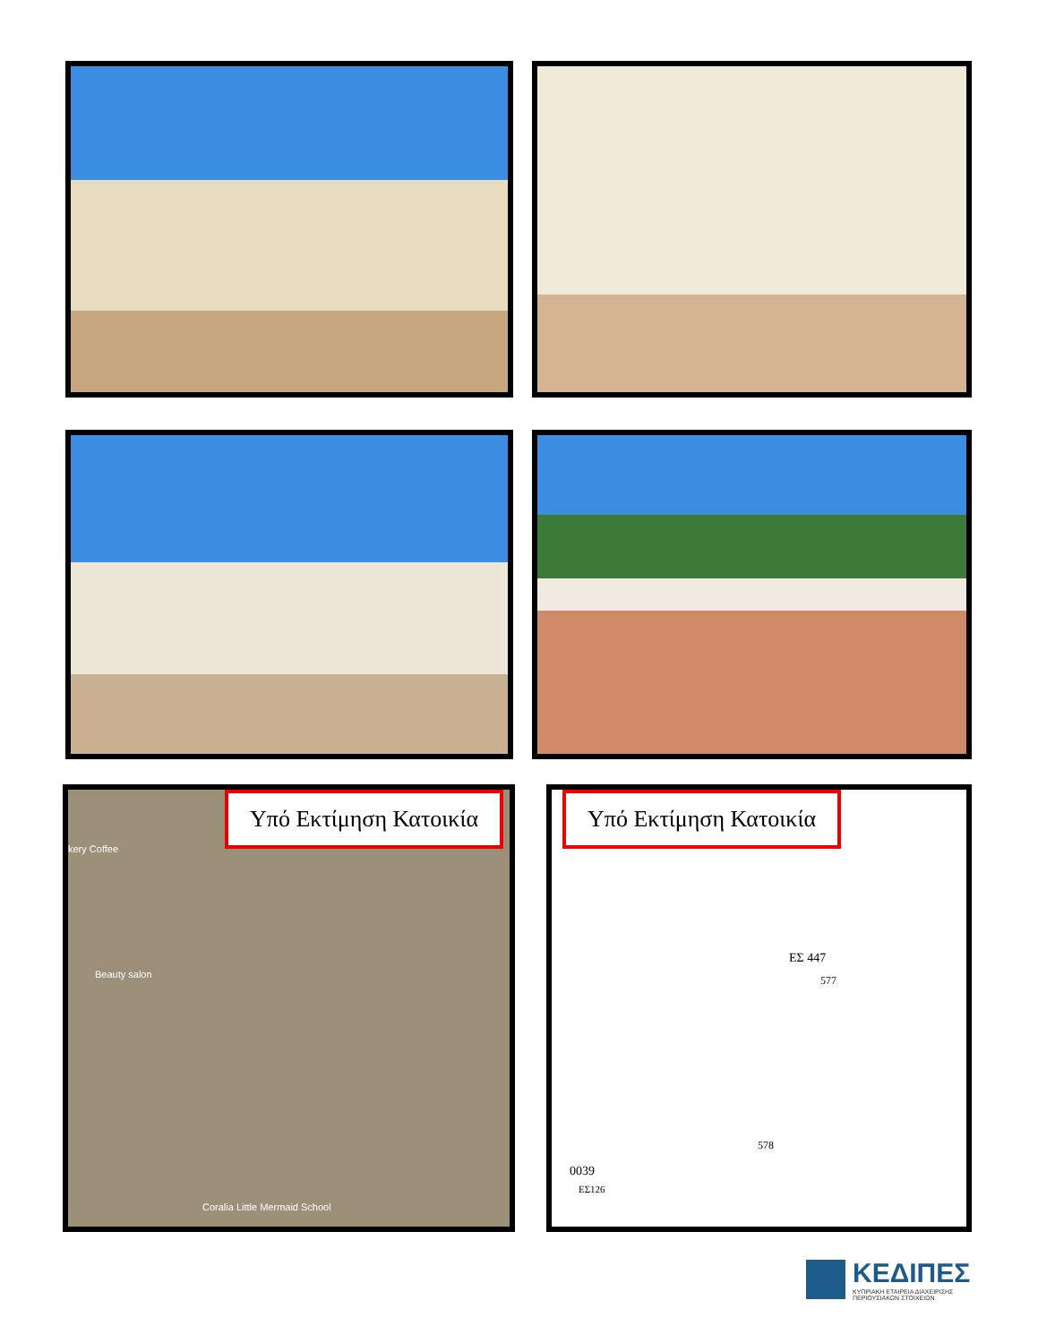Υπό Εκτίμηση Κατοικία
kery Coffee
Beauty salon
Coralia Little Mermaid School
Υπό Εκτίμηση Κατοικία
ΕΣ 447
577
578
0039
ΕΣ126
ΚΕΔΙΠΕΣ
ΚΥΠΡΙΑΚΗ ΕΤΑΙΡΕΙΑ ΔΙΑΧΕΙΡΙΣΗΣ
ΠΕΡΙΟΥΣΙΑΚΩΝ ΣΤΟΙΧΕΙΩΝ